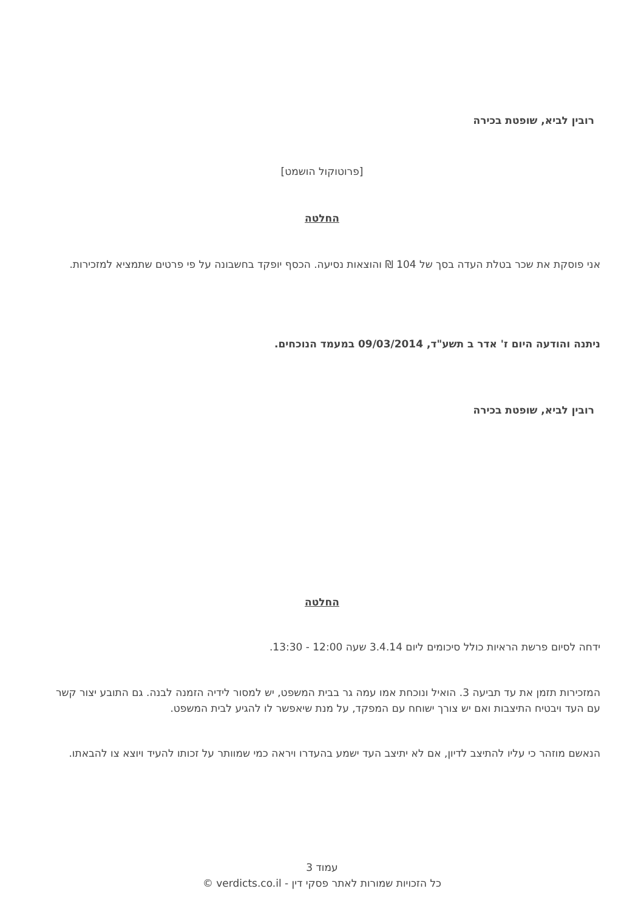רובין לביא, שופטת בכירה
[פרוטוקול הושמט]
החלטה
אני פוסקת את שכר בטלת העדה בסך של 104 ₪ והוצאות נסיעה. הכסף יופקד בחשבונה על פי פרטים שתמציא למזכירות.
ניתנה והודעה היום ז' אדר ב תשע"ד, 09/03/2014 במעמד הנוכחים.
רובין לביא, שופטת בכירה
החלטה
ידחה לסיום פרשת הראיות כולל סיכומים ליום 3.4.14 שעה 12:00 - 13:30.
המזכירות תזמן את עד תביעה 3. הואיל ונוכחת אמו עמה גר בבית המשפט, יש למסור לידיה הזמנה לבנה. גם התובע יצור קשר עם העד ויבטיח התיצבות ואם יש צורך ישוחח עם המפקד, על מנת שיאפשר לו להגיע לבית המשפט.
הנאשם מוזהר כי עליו להתיצב לדיון, אם לא יתיצב העד ישמע בהעדרו ויראה כמי שמוותר על זכותו להעיד ויוצא צו להבאתו.
עמוד 3
כל הזכויות שמורות לאתר פסקי דין - verdicts.co.il ©